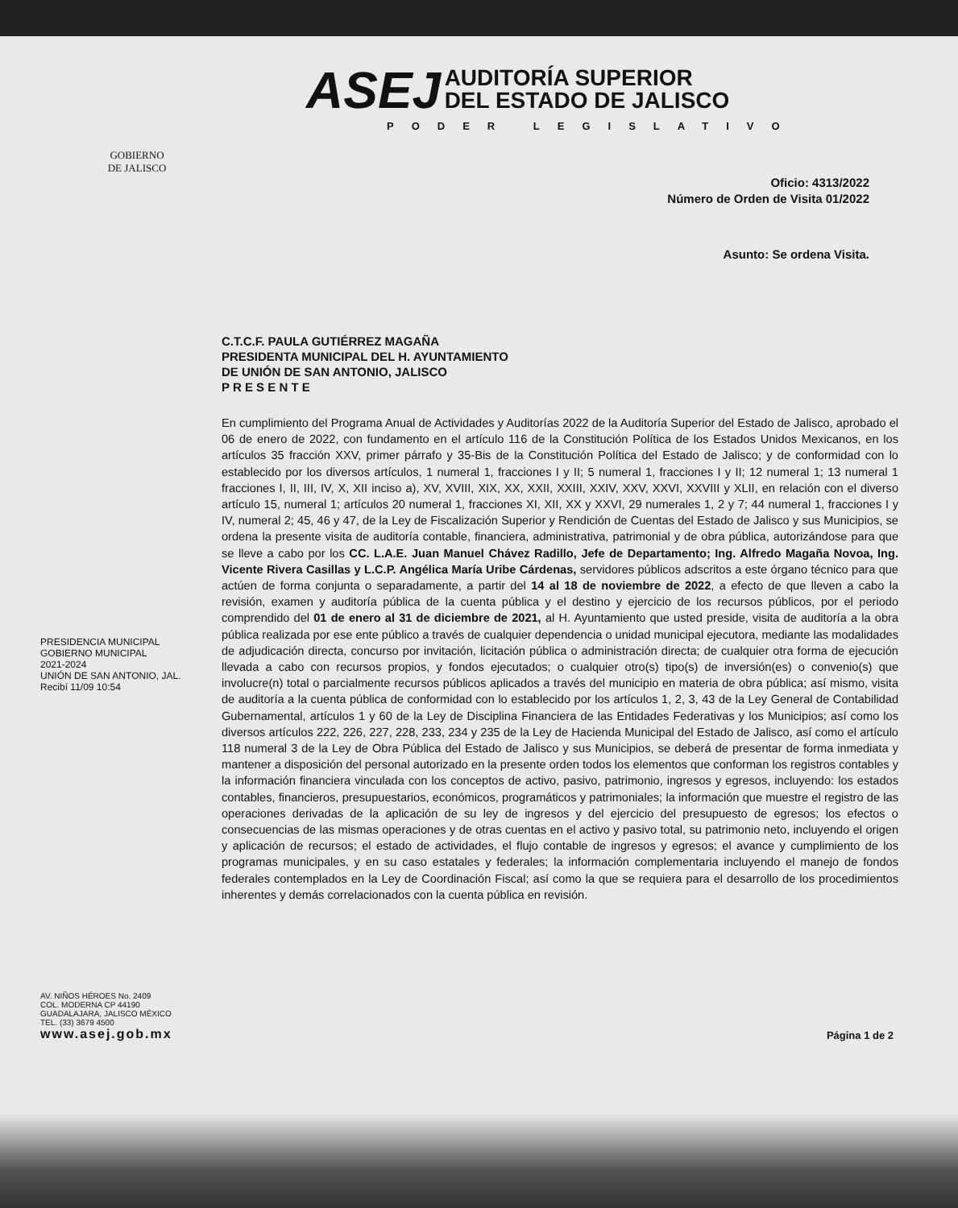GOBIERNO
DE JALISCO
ASEJ AUDITORÍA SUPERIOR
DEL ESTADO DE JALISCO
PODER LEGISLATIVO
Oficio: 4313/2022
Número de Orden de Visita 01/2022
Asunto: Se ordena Visita.
C.T.C.F. PAULA GUTIÉRREZ MAGAÑA
PRESIDENTA MUNICIPAL DEL H. AYUNTAMIENTO
DE UNIÓN DE SAN ANTONIO, JALISCO
P R E S E N T E
PRESIDENCIA MUNICIPAL
GOBIERNO MUNICIPAL
2021-2024
UNIÓN DE SAN ANTONIO, JAL.
Recibí 11/09 10:54
En cumplimiento del Programa Anual de Actividades y Auditorías 2022 de la Auditoría Superior del Estado de Jalisco, aprobado el 06 de enero de 2022, con fundamento en el artículo 116 de la Constitución Política de los Estados Unidos Mexicanos, en los artículos 35 fracción XXV, primer párrafo y 35-Bis de la Constitución Política del Estado de Jalisco; y de conformidad con lo establecido por los diversos artículos, 1 numeral 1, fracciones I y II; 5 numeral 1, fracciones I y II; 12 numeral 1; 13 numeral 1 fracciones I, II, III, IV, X, XII inciso a), XV, XVIII, XIX, XX, XXII, XXIII, XXIV, XXV, XXVI, XXVIII y XLII, en relación con el diverso artículo 15, numeral 1; artículos 20 numeral 1, fracciones XI, XII, XX y XXVI, 29 numerales 1, 2 y 7; 44 numeral 1, fracciones I y IV, numeral 2; 45, 46 y 47, de la Ley de Fiscalización Superior y Rendición de Cuentas del Estado de Jalisco y sus Municipios, se ordena la presente visita de auditoría contable, financiera, administrativa, patrimonial y de obra pública, autorizándose para que se lleve a cabo por los CC. L.A.E. Juan Manuel Chávez Radillo, Jefe de Departamento; Ing. Alfredo Magaña Novoa, Ing. Vicente Rivera Casillas y L.C.P. Angélica María Uribe Cárdenas, servidores públicos adscritos a este órgano técnico para que actúen de forma conjunta o separadamente, a partir del 14 al 18 de noviembre de 2022, a efecto de que lleven a cabo la revisión, examen y auditoría pública de la cuenta pública y el destino y ejercicio de los recursos públicos, por el periodo comprendido del 01 de enero al 31 de diciembre de 2021, al H. Ayuntamiento que usted preside, visita de auditoría a la obra pública realizada por ese ente público a través de cualquier dependencia o unidad municipal ejecutora, mediante las modalidades de adjudicación directa, concurso por invitación, licitación pública o administración directa; de cualquier otra forma de ejecución llevada a cabo con recursos propios, y fondos ejecutados; o cualquier otro(s) tipo(s) de inversión(es) o convenio(s) que involucre(n) total o parcialmente recursos públicos aplicados a través del municipio en materia de obra pública; así mismo, visita de auditoría a la cuenta pública de conformidad con lo establecido por los artículos 1, 2, 3, 43 de la Ley General de Contabilidad Gubernamental, artículos 1 y 60 de la Ley de Disciplina Financiera de las Entidades Federativas y los Municipios; así como los diversos artículos 222, 226, 227, 228, 233, 234 y 235 de la Ley de Hacienda Municipal del Estado de Jalisco, así como el artículo 118 numeral 3 de la Ley de Obra Pública del Estado de Jalisco y sus Municipios, se deberá de presentar de forma inmediata y mantener a disposición del personal autorizado en la presente orden todos los elementos que conforman los registros contables y la información financiera vinculada con los conceptos de activo, pasivo, patrimonio, ingresos y egresos, incluyendo: los estados contables, financieros, presupuestarios, económicos, programáticos y patrimoniales; la información que muestre el registro de las operaciones derivadas de la aplicación de su ley de ingresos y del ejercicio del presupuesto de egresos; los efectos o consecuencias de las mismas operaciones y de otras cuentas en el activo y pasivo total, su patrimonio neto, incluyendo el origen y aplicación de recursos; el estado de actividades, el flujo contable de ingresos y egresos; el avance y cumplimiento de los programas municipales, y en su caso estatales y federales; la información complementaria incluyendo el manejo de fondos federales contemplados en la Ley de Coordinación Fiscal; así como la que se requiera para el desarrollo de los procedimientos inherentes y demás correlacionados con la cuenta pública en revisión.
AV. NIÑOS HÉROES No. 2409
COL. MODERNA CP 44190
GUADALAJARA, JALISCO MÉXICO
TEL. (33) 3679 4500
www.asej.gob.mx
Página 1 de 2